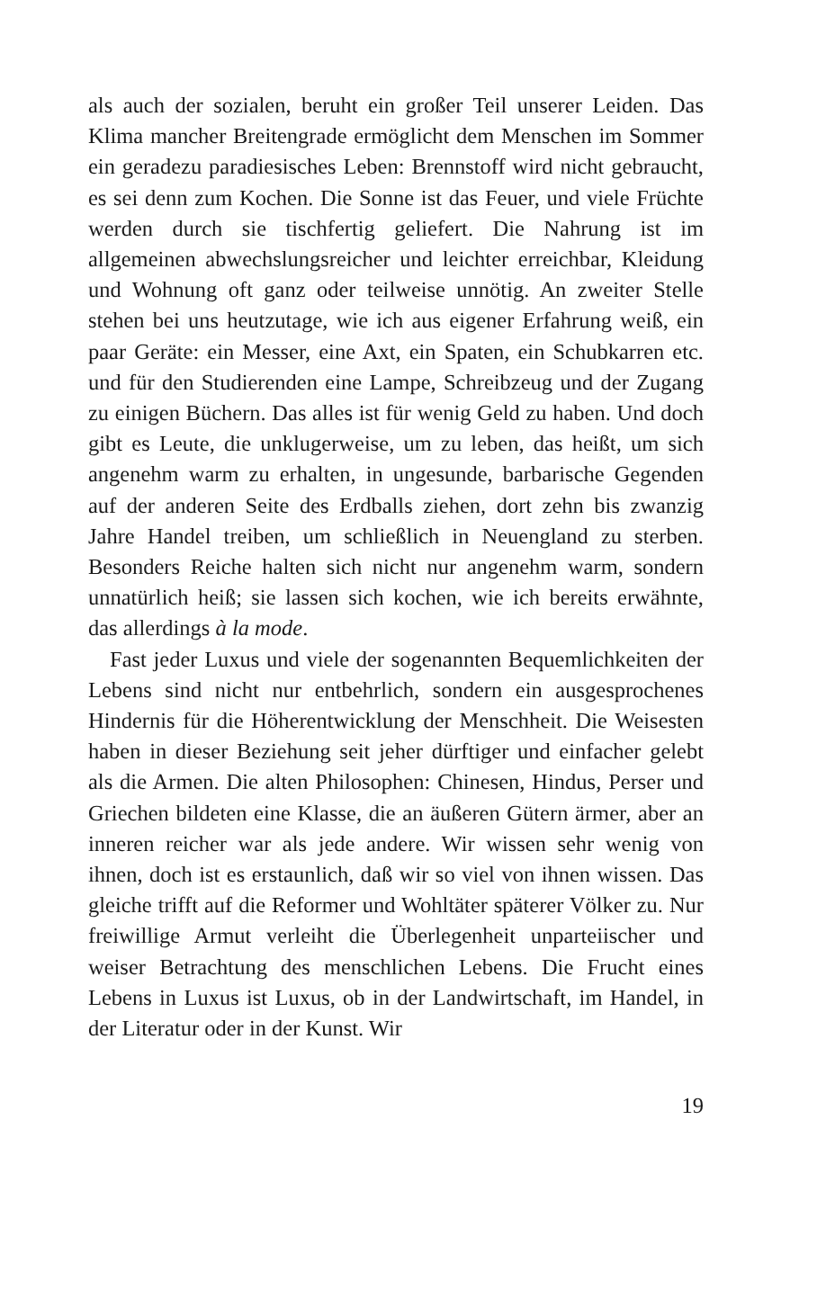als auch der sozialen, beruht ein großer Teil unserer Leiden. Das Klima mancher Breitengrade ermöglicht dem Menschen im Sommer ein geradezu paradiesisches Leben: Brennstoff wird nicht gebraucht, es sei denn zum Kochen. Die Sonne ist das Feuer, und viele Früchte werden durch sie tischfertig ge­liefert. Die Nahrung ist im allgemeinen abwechslungsreicher und leichter erreichbar, Kleidung und Wohnung oft ganz oder teilweise unnötig. An zweiter Stelle stehen bei uns heut­zutage, wie ich aus eigener Erfahrung weiß, ein paar Geräte: ein Messer, eine Axt, ein Spaten, ein Schubkarren etc. und für den Studierenden eine Lampe, Schreibzeug und der Zugang zu einigen Büchern. Das alles ist für wenig Geld zu haben. Und doch gibt es Leute, die unklugerweise, um zu leben, das heißt, um sich angenehm warm zu erhalten, in ungesunde, barbarische Gegenden auf der anderen Seite des Erdballs zie­hen, dort zehn bis zwanzig Jahre Handel treiben, um schließ­lich in Neuengland zu sterben. Besonders Reiche halten sich nicht nur angenehm warm, sondern unnatürlich heiß; sie las­sen sich kochen, wie ich bereits erwähnte, das allerdings à la mode.
Fast jeder Luxus und viele der sogenannten Bequemlich­keiten der Lebens sind nicht nur entbehrlich, sondern ein ausgesprochenes Hindernis für die Höherentwicklung der Menschheit. Die Weisesten haben in dieser Beziehung seit je­her dürftiger und einfacher gelebt als die Armen. Die alten Philosophen: Chinesen, Hindus, Perser und Griechen bilde­ten eine Klasse, die an äußeren Gütern ärmer, aber an inneren reicher war als jede andere. Wir wissen sehr wenig von ihnen, doch ist es erstaunlich, daß wir so viel von ihnen wissen. Das gleiche trifft auf die Reformer und Wohltäter späterer Völker zu. Nur freiwillige Armut verleiht die Überlegenheit unpar­teiischer und weiser Betrachtung des menschlichen Lebens. Die Frucht eines Lebens in Luxus ist Luxus, ob in der Land­wirtschaft, im Handel, in der Literatur oder in der Kunst. Wir
19